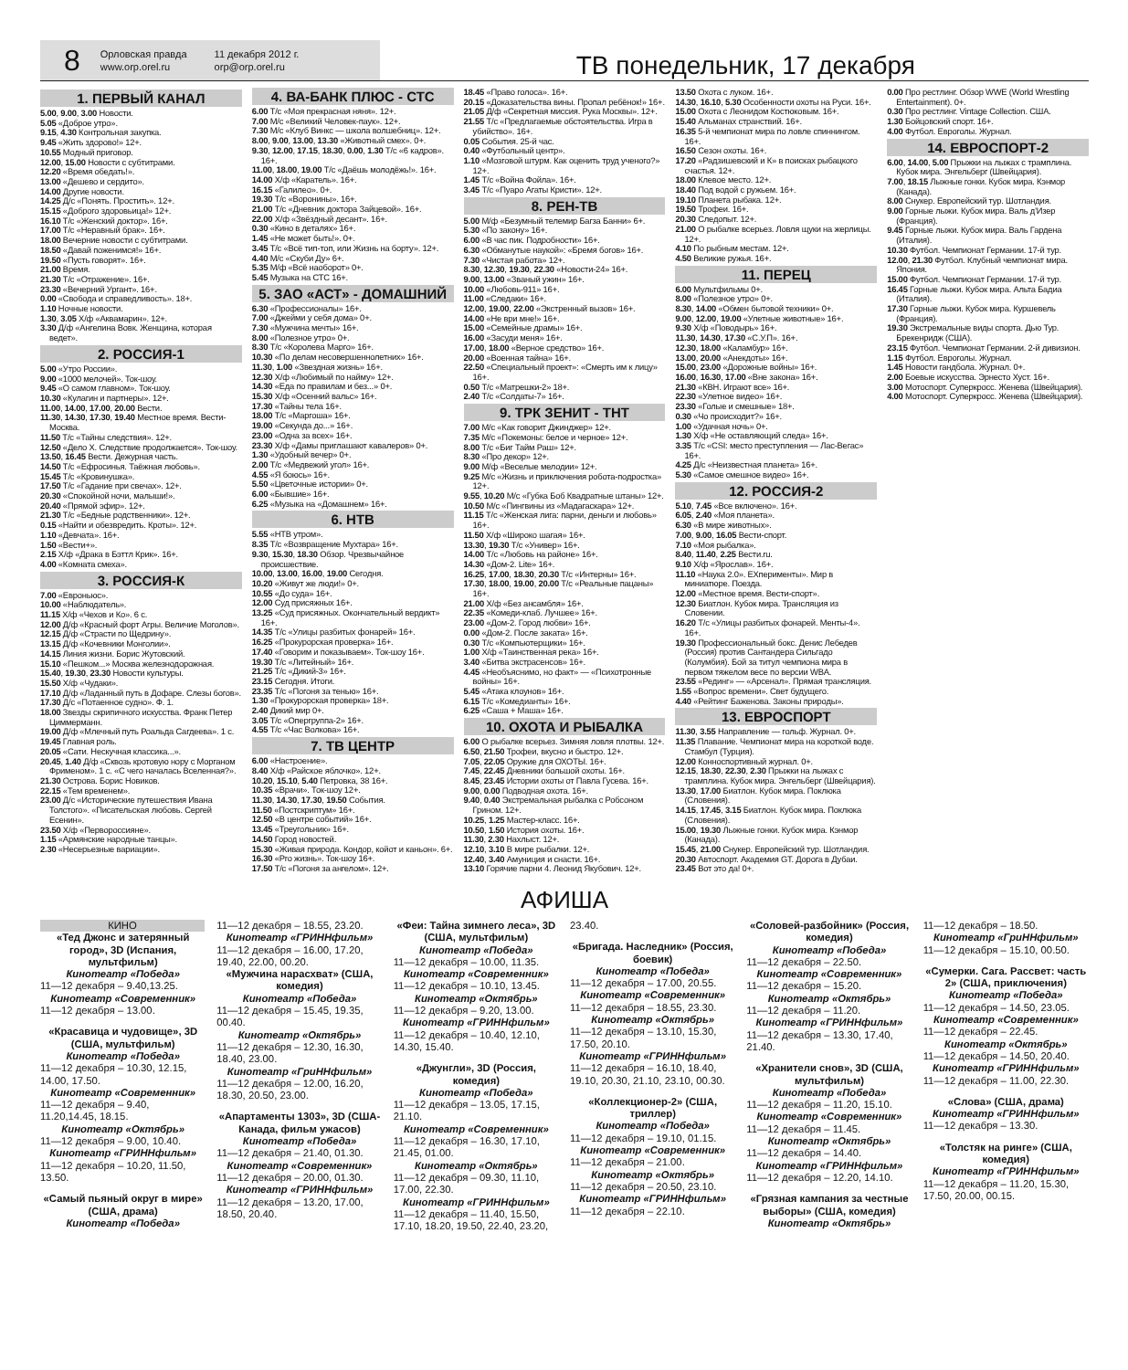8
Орловская правда
www.orp.orel.ru
11 декабря 2012 г.
orp@orp.orel.ru
ТВ понедельник, 17 декабря
1. ПЕРВЫЙ КАНАЛ
5.00, 9.00, 3.00 Новости.
5.05 «Доброе утро».
9.15, 4.30 Контрольная закупка.
9.45 «Жить здорово!» 12+.
10.55 Модный приговор.
12.00, 15.00 Новости с субтитрами.
12.20 «Время обедать!».
13.00 «Дешево и сердито».
14.00 Другие новости.
14.25 Д/с «Понять. Простить». 12+.
15.15 «Доброго здоровьица!» 12+.
16.10 Т/с «Женский доктор». 16+.
17.00 Т/с «Неравный брак». 16+.
18.00 Вечерние новости с субтитрами.
18.50 «Давай поженимся!» 16+.
19.50 «Пусть говорят». 16+.
21.00 Время.
21.30 Т/с «Отражение». 16+.
23.30 «Вечерний Ургант». 16+.
0.00 «Свобода и справедливость». 18+.
1.10 Ночные новости.
1.30, 3.05 Х/ф «Аквамарин». 12+.
3.30 Д/ф «Ангелина Вовк. Женщина, которая ведет».
2. РОССИЯ-1
5.00 «Утро России».
9.00 «1000 мелочей». Ток-шоу.
9.45 «О самом главном». Ток-шоу.
10.30 «Кулагин и партнеры». 12+.
11.00, 14.00, 17.00, 20.00 Вести.
11.30, 14.30, 17.30, 19.40 Местное время. Вести-Москва.
11.50 Т/с «Тайны следствия». 12+.
12.50 «Дело Х. Следствие продолжается». Ток-шоу.
13.50, 16.45 Вести. Дежурная часть.
14.50 Т/с «Ефросинья. Таёжная любовь».
15.45 Т/с «Кровинушка».
17.50 Т/с «Гадание при свечах». 12+.
20.30 «Спокойной ночи, малыши!».
20.40 «Прямой эфир». 12+.
21.30 Т/с «Бедные родственники». 12+.
0.15 «Найти и обезвредить. Кроты». 12+.
1.10 «Девчата». 16+.
1.50 «Вести+».
2.15 Х/ф «Драка в Бэттл Крик». 16+.
4.00 «Комната смеха».
3. РОССИЯ-К
7.00 «Евроньюс».
10.00 «Наблюдатель».
11.15 Х/ф «Чехов и Ко». 6 с.
12.00 Д/ф «Красный форт Агры. Величие Моголов».
12.15 Д/ф «Страсти по Щедрину».
13.15 Д/ф «Кочевники Монголии».
14.15 Линия жизни. Борис Жутовский.
15.10 «Пешком...» Москва железнодорожная.
15.40, 19.30, 23.30 Новости культуры.
15.50 Х/ф «Чудаки».
17.10 Д/ф «Ладанный путь в Дофаре. Слезы богов».
17.30 Д/с «Потаенное судно». Ф. 1.
18.00 Звезды скрипичного искусства. Франк Петер Циммерманн.
19.00 Д/ф «Млечный путь Роальда Сагдеева». 1 с.
19.45 Главная роль.
20.05 «Сати. Нескучная классика...».
20.45, 1.40 Д/ф «Сквозь кротовую нору с Морганом Фрименом». 1 с. «С чего началась Вселенная?».
21.30 Острова. Борис Новиков.
22.15 «Тем временем».
23.00 Д/с «Исторические путешествия Ивана Толстого». «Писательская любовь. Сергей Есенин».
23.50 Х/ф «Первороссияне».
1.15 «Армянские народные танцы».
2.30 «Несерьезные вариации».
4. ВА-БАНК ПЛЮС - СТС
6.00 Т/с «Моя прекрасная няня». 12+.
7.00 М/с «Великий Человек-паук». 12+.
7.30 М/с «Клуб Винкс — школа волшебниц». 12+.
8.00, 9.00, 13.00, 13.30 «Животный смех». 0+.
9.30, 12.00, 17.15, 18.30, 0.00, 1.30 Т/с «6 кадров». 16+.
11.00, 18.00, 19.00 Т/с «Даёшь молодёжь!». 16+.
14.00 Х/ф «Каратель». 16+.
16.15 «Галилео». 0+.
19.30 Т/с «Воронины». 16+.
21.00 Т/с «Дневник доктора Зайцевой». 16+.
22.00 Х/ф «Звёздный десант». 16+.
0.30 «Кино в деталях» 16+.
1.45 «Не может быть!». 0+.
3.45 Т/с «Всё тип-топ, или Жизнь на борту». 12+.
4.40 М/с «Скуби Ду» 6+.
5.35 М/ф «Всё наоборот» 0+.
5.45 Музыка на СТС 16+.
5. ЗАО «АСТ» - ДОМАШНИЙ
6.30 «Профессионалы» 16+.
7.00 «Джейми у себя дома» 0+.
7.30 «Мужчина мечты» 16+.
8.00 «Полезное утро» 0+.
8.30 Т/с «Королева Марго» 16+.
10.30 «По делам несовершеннолетних» 16+.
11.30, 1.00 «Звездная жизнь» 16+.
12.30 Х/ф «Любимый по найму» 12+.
14.30 «Еда по правилам и без...» 0+.
15.30 Х/ф «Осенний вальс» 16+.
17.30 «Тайны тела 16+.
18.00 Т/с «Маргоша» 16+.
19.00 «Секунда до...» 16+.
23.00 «Одна за всех» 16+.
23.30 Х/ф «Дамы приглашают кавалеров» 0+.
1.30 «Удобный вечер» 0+.
2.00 Т/с «Медвежий угол» 16+.
4.55 «Я боюсь» 16+.
5.50 «Цветочные истории» 0+.
6.00 «Бывшие» 16+.
6.25 «Музыка на «Домашнем» 16+.
6. НТВ
5.55 «НТВ утром».
8.35 Т/с «Возвращение Мухтара» 16+.
9.30, 15.30, 18.30 Обзор. Чрезвычайное происшествие.
10.00, 13.00, 16.00, 19.00 Сегодня.
10.20 «Живут же люди!» 0+.
10.55 «До суда» 16+.
12.00 Суд присяжных 16+.
13.25 «Суд присяжных. Окончательный вердикт» 16+.
14.35 Т/с «Улицы разбитых фонарей» 16+.
16.25 «Прокурорская проверка» 16+.
17.40 «Говорим и показываем». Ток-шоу 16+.
19.30 Т/с «Литейный» 16+.
21.25 Т/с «Дикий-3» 16+.
23.15 Сегодня. Итоги.
23.35 Т/с «Погоня за тенью» 16+.
1.30 «Прокурорская проверка» 18+.
2.40 Дикий мир 0+.
3.05 Т/с «Опергруппа-2» 16+.
4.55 Т/с «Час Волкова» 16+.
7. ТВ ЦЕНТР
6.00 «Настроение».
8.40 Х/ф «Райское яблочко». 12+.
10.20, 15.10, 5.40 Петровка, 38 16+.
10.35 «Врачи». Ток-шоу 12+.
11.30, 14.30, 17.30, 19.50 События.
11.50 «Постскриптум» 16+.
12.50 «В центре событий» 16+.
13.45 «Треугольник» 16+.
14.50 Город новостей.
15.30 «Живая природа. Кондор, койот и каньон». 6+.
16.30 «Pro жизнь». Ток-шоу 16+.
17.50 Т/с «Погоня за ангелом». 12+.
18.45 «Право голоса». 16+.
20.15 «Доказательства вины. Пропал ребёнок!» 16+.
21.05 Д/ф «Секретная миссия. Рука Москвы». 12+.
21.55 Т/с «Предлагаемые обстоятельства. Игра в убийство». 16+.
0.05 События. 25-й час.
0.40 «Футбольный центр».
1.10 «Мозговой штурм. Как оценить труд ученого?» 12+.
1.45 Т/с «Война Фойла». 16+.
3.45 Т/с «Пуаро Агаты Кристи». 12+.
8. РЕН-ТВ
5.00 М/ф «Безумный телемир Багза Банни» 6+.
5.30 «По закону» 16+.
6.00 «В час пик. Подробности» 16+.
6.30 «Обманутые наукой»: «Бремя богов» 16+.
7.30 «Чистая работа» 12+.
8.30, 12.30, 19.30, 22.30 «Новости-24» 16+.
9.00, 13.00 «Званый ужин» 16+.
10.00 «Любовь-911» 16+.
11.00 «Следаки» 16+.
12.00, 19.00, 22.00 «Экстренный вызов» 16+.
14.00 «Не ври мне!» 16+.
15.00 «Семейные драмы» 16+.
16.00 «Засуди меня» 16+.
17.00, 18.00 «Верное средство» 16+.
20.00 «Военная тайна» 16+.
22.50 «Специальный проект»: «Смерть им к лицу» 16+.
0.50 Т/с «Матрешки-2» 18+.
2.40 Т/с «Солдаты-7» 16+.
9. ТРК ЗЕНИТ - ТНТ
7.00 М/с «Как говорит Джинджер» 12+.
7.35 М/с «Покемоны: белое и черное» 12+.
8.00 Т/с «Биг Тайм Раш» 12+.
8.30 «Про декор» 12+.
9.00 М/ф «Веселые мелодии» 12+.
9.25 М/с «Жизнь и приключения робота-подростка» 12+.
9.55, 10.20 М/с «Губка Боб Квадратные штаны» 12+.
10.50 М/с «Пингвины из «Мадагаскара» 12+.
11.15 Т/с «Женская лига: парни, деньги и любовь» 16+.
11.50 Х/ф «Широко шагая» 16+.
13.30, 19.30 Т/с «Универ» 16+.
14.00 Т/с «Любовь на районе» 16+.
14.30 «Дом-2. Lite» 16+.
16.25, 17.00, 18.30, 20.30 Т/с «Интерны» 16+.
17.30, 18.00, 19.00, 20.00 Т/с «Реальные пацаны» 16+.
21.00 Х/ф «Без ансамбля» 16+.
22.35 «Комеди-клаб. Лучшее» 16+.
23.00 «Дом-2. Город любви» 16+.
0.00 «Дом-2. После заката» 16+.
0.30 Т/с «Компьютерщики» 16+.
1.00 Х/ф «Таинственная река» 16+.
3.40 «Битва экстрасенсов» 16+.
4.45 «Необъяснимо, но факт» — «Психотронные войны» 16+.
5.45 «Атака клоунов» 16+.
6.15 Т/с «Комедианты» 16+.
6.25 «Саша + Маша» 16+.
10. ОХОТА И РЫБАЛКА
6.00 О рыбалке всерьез. Зимняя ловля плотвы. 12+.
6.50, 21.50 Трофеи, вкусно и быстро. 12+.
7.05, 22.05 Оружие для ОХОТЫ. 16+.
7.45, 22.45 Дневники большой охоты. 16+.
8.45, 23.45 Истории охоты от Павла Гусева. 16+.
9.00, 0.00 Подводная охота. 16+.
9.40, 0.40 Экстремальная рыбалка с Робсоном Грином. 12+.
10.25, 1.25 Мастер-класс. 16+.
10.50, 1.50 История охоты. 16+.
11.30, 2.30 Нахлыст. 12+.
12.10, 3.10 В мире рыбалки. 12+.
12.40, 3.40 Амуниция и снасти. 16+.
13.10 Горячие парни 4. Леонид Якубович. 12+.
13.50 Охота с луком. 16+.
14.30, 16.10, 5.30 Особенности охоты на Руси. 16+.
15.00 Охота с Леонидом Костюковым. 16+.
15.40 Альманах странствий. 16+.
16.35 5-й чемпионат мира по ловле спиннингом. 16+.
16.50 Сезон охоты. 16+.
17.20 «Радзишевский и К» в поисках рыбацкого счастья. 12+.
18.00 Клевое место. 12+.
18.40 Под водой с ружьем. 16+.
19.10 Планета рыбака. 12+.
19.50 Трофеи. 16+.
20.30 Следопыт. 12+.
21.00 О рыбалке всерьез. Ловля щуки на жерлицы. 12+.
4.10 По рыбным местам. 12+.
4.50 Великие ружья. 16+.
11. ПЕРЕЦ
6.00 Мультфильмы 0+.
8.00 «Полезное утро» 0+.
8.30, 14.00 «Обмен бытовой техники» 0+.
9.00, 12.00, 19.00 «Улетные животные» 16+.
9.30 Х/ф «Поводырь» 16+.
11.30, 14.30, 17.30 «С.У.П». 16+.
12.30, 18.00 «Каламбур» 16+.
13.00, 20.00 «Анекдоты» 16+.
15.00, 23.00 «Дорожные войны» 16+.
16.00, 16.30, 17.00 «Вне закона» 16+.
21.30 «КВН. Играют все» 16+.
22.30 «Улетное видео» 16+.
23.30 «Голые и смешные» 18+.
0.30 «Чо происходит?» 16+.
1.00 «Удачная ночь» 0+.
1.30 Х/ф «Не оставляющий следа» 16+.
3.35 Т/с «CSI: место преступления — Лас-Вегас» 16+.
4.25 Д/с «Неизвестная планета» 16+.
5.30 «Самое смешное видео» 16+.
12. РОССИЯ-2
5.10, 7.45 «Все включено». 16+.
6.05, 2.40 «Моя планета».
6.30 «В мире животных».
7.00, 9.00, 16.05 Вести-спорт.
7.10 «Моя рыбалка».
8.40, 11.40, 2.25 Вести.ru.
9.10 Х/ф «Ярослав». 16+.
11.10 «Наука 2.0». ЕХперименты». Мир в миниатюре. Поезда.
12.00 «Местное время. Вести-спорт».
12.30 Биатлон. Кубок мира. Трансляция из Словении.
16.20 Т/с «Улицы разбитых фонарей. Менты-4». 16+.
19.30 Профессиональный бокс. Денис Лебедев (Россия) против Сантандера Сильгадо (Колумбия). Бой за титул чемпиона мира в первом тяжелом весе по версии WBA.
23.55 «Рединг» — «Арсенал». Прямая трансляция.
1.55 «Вопрос времени». Свет будущего.
4.40 «Рейтинг Баженова. Законы природы».
13. ЕВРОСПОРТ
11.30, 3.55 Направление — гольф. Журнал. 0+.
11.35 Плавание. Чемпионат мира на короткой воде. Стамбул (Турция).
12.00 Конноспортивный журнал. 0+.
12.15, 18.30, 22.30, 2.30 Прыжки на лыжах с трамплина. Кубок мира. Энгельберг (Швейцария).
13.30, 17.00 Биатлон. Кубок мира. Поклюка (Словения).
14.15, 17.45, 3.15 Биатлон. Кубок мира. Поклюка (Словения).
15.00, 19.30 Лыжные гонки. Кубок мира. Кэнмор (Канада).
15.45, 21.00 Снукер. Европейский тур. Шотландия.
20.30 Автоспорт. Академия GT. Дорога в Дубаи.
23.45 Вот это да! 0+.
0.00 Про рестлинг. Обзор WWE (World Wrestling Entertainment). 0+.
0.30 Про рестлинг. Vintage Collection. США.
1.30 Бойцовский спорт. 16+.
4.00 Футбол. Евроголы. Журнал.
14. ЕВРОСПОРТ-2
6.00, 14.00, 5.00 Прыжки на лыжах с трамплина. Кубок мира. Энгельберг (Швейцария).
7.00, 18.15 Лыжные гонки. Кубок мира. Кэнмор (Канада).
8.00 Снукер. Европейский тур. Шотландия.
9.00 Горные лыжи. Кубок мира. Валь д'Изер (Франция).
9.45 Горные лыжи. Кубок мира. Валь Гардена (Италия).
10.30 Футбол. Чемпионат Германии. 17-й тур.
12.00, 21.30 Футбол. Клубный чемпионат мира. Япония.
15.00 Футбол. Чемпионат Германии. 17-й тур.
16.45 Горные лыжи. Кубок мира. Альта Бадиа (Италия).
17.30 Горные лыжи. Кубок мира. Куршевель (Франция).
19.30 Экстремальные виды спорта. Дью Тур. Брекенридж (США).
23.15 Футбол. Чемпионат Германии. 2-й дивизион.
1.15 Футбол. Евроголы. Журнал.
1.45 Новости гандбола. Журнал. 0+.
2.00 Боевые искусства. Эрнесто Хуст. 16+.
3.00 Мотоспорт. Суперкросс. Женева (Швейцария).
4.00 Мотоспорт. Суперкросс. Женева (Швейцария).
АФИША
КИНО
«Тед Джонс и затерянный город», 3D (Испания, мультфильм)
Кинотеатр «Победа»
11—12 декабря – 9.40,13.25.
Кинотеатр «Современник»
11—12 декабря – 13.00.
«Красавица и чудовище», 3D (США, мультфильм)
Кинотеатр «Победа»
11—12 декабря – 10.30, 12.15, 14.00, 17.50.
Кинотеатр «Современник»
11—12 декабря – 9.40, 11.20,14.45, 18.15.
Кинотеатр «Октябрь»
11—12 декабря – 9.00, 10.40.
Кинотеатр «ГРИННфильм»
11—12 декабря – 10.20, 11.50, 13.50.
«Самый пьяный округ в мире» (США, драма)
Кинотеатр «Победа»
11—12 декабря – 18.55, 23.20.
Кинотеатр «ГРИННфильм»
11—12 декабря – 16.00, 17.20, 19.40, 22.00, 00.20.
«Мужчина нарасхват» (США, комедия)
Кинотеатр «Победа»
11—12 декабря – 15.45, 19.35, 00.40.
Кинотеатр «Октябрь»
11—12 декабря – 12.30, 16.30, 18.40, 23.00.
Кинотеатр «ГриННфильм»
11—12 декабря – 12.00, 16.20, 18.30, 20.50, 23.00.
«Апартаменты 1303», 3D (США-Канада, фильм ужасов)
Кинотеатр «Победа»
11—12 декабря – 21.40, 01.30.
Кинотеатр «Современник»
11—12 декабря – 20.00, 01.30.
Кинотеатр «ГРИННфильм»
11—12 декабря – 13.20, 17.00, 18.50, 20.40.
«Феи: Тайна зимнего леса», 3D (США, мультфильм)
Кинотеатр «Победа»
11—12 декабря – 10.00, 11.35.
Кинотеатр «Современник»
11—12 декабря – 10.10, 13.45.
Кинотеатр «Октябрь»
11—12 декабря – 9.20, 13.00.
Кинотеатр «ГРИННфильм»
11—12 декабря – 10.40, 12.10, 14.30, 15.40.
«Джунгли», 3D (Россия, комедия)
Кинотеатр «Победа»
11—12 декабря – 13.05, 17.15, 21.10.
Кинотеатр «Современник»
11—12 декабря – 16.30, 17.10, 21.45, 01.00.
Кинотеатр «Октябрь»
11—12 декабря – 09.30, 11.10, 17.00, 22.30.
Кинотеатр «ГРИННфильм»
11—12 декабря – 11.40, 15.50, 17.10, 18.20, 19.50, 22.40, 23.20, 23.40.
«Бригада. Наследник» (Россия, боевик)
Кинотеатр «Победа»
11—12 декабря – 17.00, 20.55.
Кинотеатр «Современник»
11—12 декабря – 18.55, 23.30.
Кинотеатр «Октябрь»
11—12 декабря – 13.10, 15.30, 17.50, 20.10.
Кинотеатр «ГРИННфильм»
11—12 декабря – 16.10, 18.40, 19.10, 20.30, 21.10, 23.10, 00.30.
«Коллекционер-2» (США, триллер)
Кинотеатр «Победа»
11—12 декабря – 19.10, 01.15.
Кинотеатр «Современник»
11—12 декабря – 21.00.
Кинотеатр «Октябрь»
11—12 декабря – 20.50, 23.10.
Кинотеатр «ГРИННфильм»
11—12 декабря – 22.10.
«Соловей-разбойник» (Россия, комедия)
Кинотеатр «Победа»
11—12 декабря – 22.50.
Кинотеатр «Современник»
11—12 декабря – 15.20.
Кинотеатр «Октябрь»
11—12 декабря – 11.20.
Кинотеатр «ГРИННфильм»
11—12 декабря – 13.30, 17.40, 21.40.
«Хранители снов», 3D (США, мультфильм)
Кинотеатр «Победа»
11—12 декабря – 11.20, 15.10.
Кинотеатр «Современник»
11—12 декабря – 11.45.
Кинотеатр «Октябрь»
11—12 декабря – 14.40.
Кинотеатр «ГРИННфильм»
11—12 декабря – 12.20, 14.10.
«Грязная кампания за честные выборы» (США, комедия)
Кинотеатр «Октябрь»
11—12 декабря – 18.50.
Кинотеатр «ГриННфильм»
11—12 декабря – 15.10, 00.50.
«Сумерки. Сага. Рассвет: часть 2» (США, приключения)
Кинотеатр «Победа»
11—12 декабря – 14.50, 23.05.
Кинотеатр «Современник»
11—12 декабря – 22.45.
Кинотеатр «Октябрь»
11—12 декабря – 14.50, 20.40.
Кинотеатр «ГРИННфильм»
11—12 декабря – 11.00, 22.30.
«Слова» (США, драма)
Кинотеатр «ГРИННфильм»
11—12 декабря – 13.30.
«Толстяк на ринге» (США, комедия)
Кинотеатр «ГРИННфильм»
11—12 декабря – 11.20, 15.30, 17.50, 20.00, 00.15.